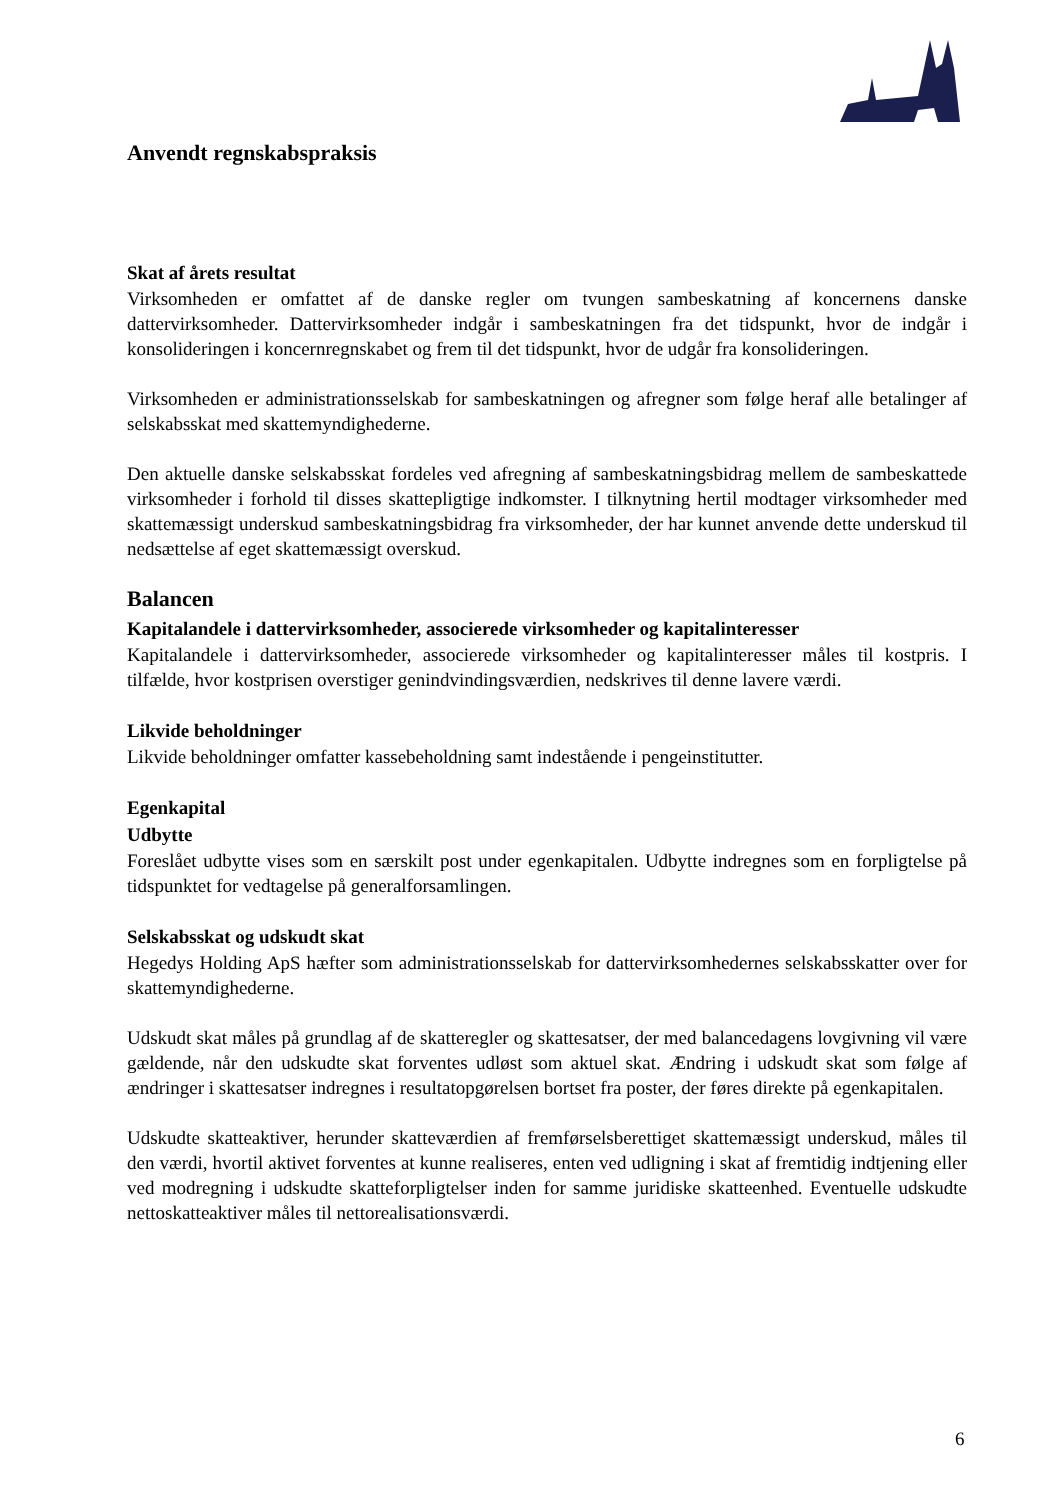Anvendt regnskabspraksis
Skat af årets resultat
Virksomheden er omfattet af de danske regler om tvungen sambeskatning af koncernens danske dattervirksomheder. Dattervirksomheder indgår i sambeskatningen fra det tidspunkt, hvor de indgår i konsolideringen i koncernregnskabet og frem til det tidspunkt, hvor de udgår fra konsolideringen.
Virksomheden er administrationsselskab for sambeskatningen og afregner som følge heraf alle betalinger af selskabsskat med skattemyndighederne.
Den aktuelle danske selskabsskat fordeles ved afregning af sambeskatningsbidrag mellem de sambeskattede virksomheder i forhold til disses skattepligtige indkomster. I tilknytning hertil modtager virksomheder med skattemæssigt underskud sambeskatningsbidrag fra virksomheder, der har kunnet anvende dette underskud til nedsættelse af eget skattemæssigt overskud.
Balancen
Kapitalandele i dattervirksomheder, associerede virksomheder og kapitalinteresser
Kapitalandele i dattervirksomheder, associerede virksomheder og kapitalinteresser måles til kostpris. I tilfælde, hvor kostprisen overstiger genindvindingsværdien, nedskrives til denne lavere værdi.
Likvide beholdninger
Likvide beholdninger omfatter kassebeholdning samt indestående i pengeinstitutter.
Egenkapital
Udbytte
Foreslået udbytte vises som en særskilt post under egenkapitalen. Udbytte indregnes som en forpligtelse på tidspunktet for vedtagelse på generalforsamlingen.
Selskabsskat og udskudt skat
Hegedys Holding ApS hæfter som administrationsselskab for dattervirksomhedernes selskabsskatter over for skattemyndighederne.
Udskudt skat måles på grundlag af de skatteregler og skattesatser, der med balancedagens lovgivning vil være gældende, når den udskudte skat forventes udløst som aktuel skat. Ændring i udskudt skat som følge af ændringer i skattesatser indregnes i resultatopgørelsen bortset fra poster, der føres direkte på egenkapitalen.
Udskudte skatteaktiver, herunder skatteværdien af fremførselsberettiget skattemæssigt underskud, måles til den værdi, hvortil aktivet forventes at kunne realiseres, enten ved udligning i skat af fremtidig indtjening eller ved modregning i udskudte skatteforpligtelser inden for samme juridiske skatteenhed. Eventuelle udskudte nettoskatteaktiver måles til nettorealisationsværdi.
6